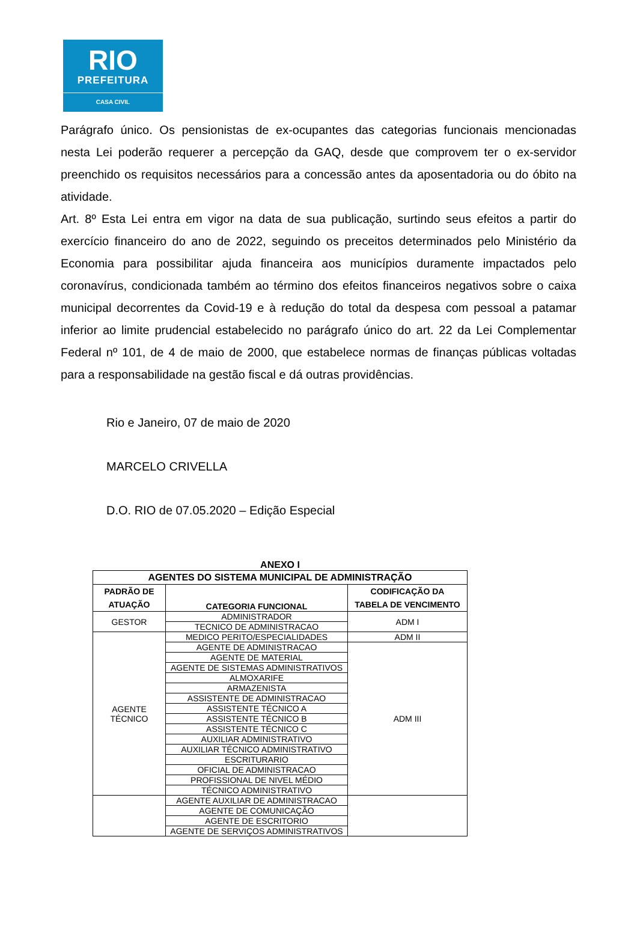RIO
PREFEITURA
CASA CIVIL
Parágrafo único. Os pensionistas de ex-ocupantes das categorias funcionais mencionadas nesta Lei poderão requerer a percepção da GAQ, desde que comprovem ter o ex-servidor preenchido os requisitos necessários para a concessão antes da aposentadoria ou do óbito na atividade.
Art. 8º Esta Lei entra em vigor na data de sua publicação, surtindo seus efeitos a partir do exercício financeiro do ano de 2022, seguindo os preceitos determinados pelo Ministério da Economia para possibilitar ajuda financeira aos municípios duramente impactados pelo coronavírus, condicionada também ao término dos efeitos financeiros negativos sobre o caixa municipal decorrentes da Covid-19 e à redução do total da despesa com pessoal a patamar inferior ao limite prudencial estabelecido no parágrafo único do art. 22 da Lei Complementar Federal nº 101, de 4 de maio de 2000, que estabelece normas de finanças públicas voltadas para a responsabilidade na gestão fiscal e dá outras providências.
Rio e Janeiro, 07 de maio de 2020
MARCELO CRIVELLA
D.O. RIO de 07.05.2020 – Edição Especial
ANEXO I
| AGENTES DO SISTEMA MUNICIPAL DE ADMINISTRAÇÃO | | |
| --- | --- | --- |
| PADRÃO DE ATUAÇÃO | CATEGORIA FUNCIONAL | CODIFICAÇÃO DA TABELA DE VENCIMENTO |
| GESTOR | ADMINISTRADOR | ADM I |
| | TECNICO DE ADMINISTRACAO | |
| AGENTE TÉCNICO | MEDICO PERITO/ESPECIALIDADES | ADM II |
| | AGENTE DE ADMINISTRACAO | ADM III |
| | AGENTE DE MATERIAL | |
| | AGENTE DE SISTEMAS ADMINISTRATIVOS | |
| | ALMOXARIFE | |
| | ARMAZENISTA | |
| | ASSISTENTE DE ADMINISTRACAO | |
| | ASSISTENTE TÉCNICO A | |
| | ASSISTENTE TÉCNICO B | |
| | ASSISTENTE TÉCNICO C | |
| | AUXILIAR ADMINISTRATIVO | |
| | AUXILIAR TÉCNICO ADMINISTRATIVO | |
| | ESCRITURARIO | |
| | OFICIAL DE ADMINISTRACAO | |
| | PROFISSIONAL DE NIVEL MÉDIO | |
| | TÉCNICO ADMINISTRATIVO | |
| | AGENTE AUXILIAR DE ADMINISTRACAO | |
| | AGENTE DE COMUNICAÇÃO | |
| | AGENTE DE ESCRITORIO | |
| | AGENTE DE SERVIÇOS ADMINISTRATIVOS | |